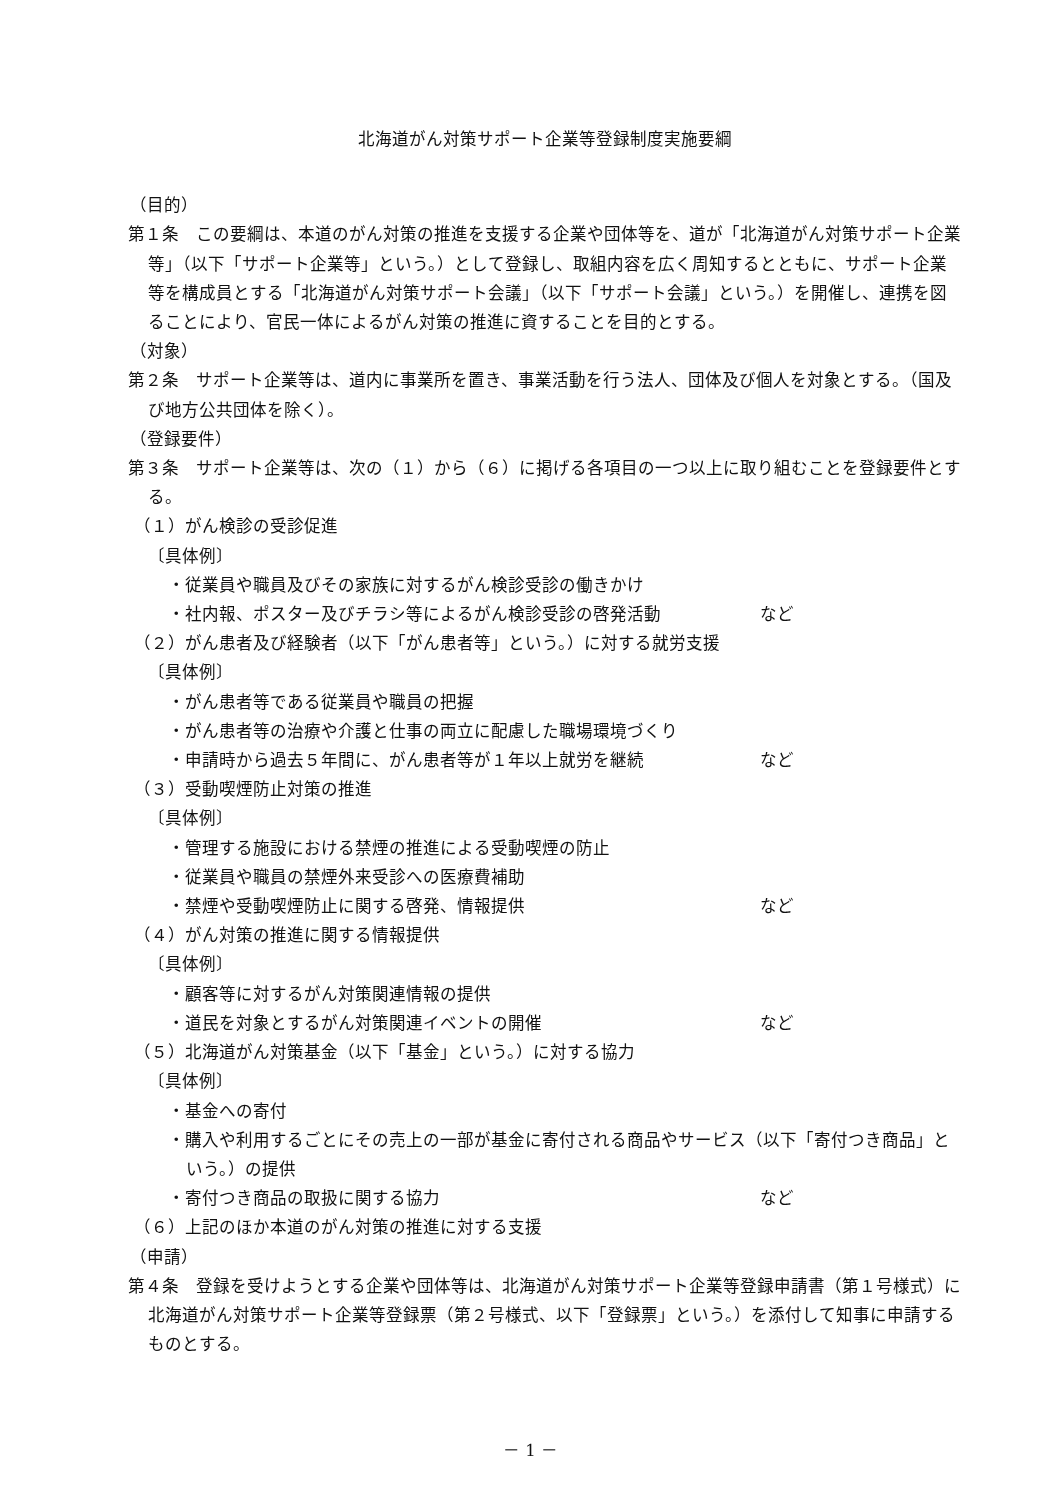北海道がん対策サポート企業等登録制度実施要綱
（目的）
第１条　この要綱は、本道のがん対策の推進を支援する企業や団体等を、道が「北海道がん対策サポート企業等」（以下「サポート企業等」という。）として登録し、取組内容を広く周知するとともに、サポート企業等を構成員とする「北海道がん対策サポート会議」（以下「サポート会議」という。）を開催し、連携を図ることにより、官民一体によるがん対策の推進に資することを目的とする。
（対象）
第２条　サポート企業等は、道内に事業所を置き、事業活動を行う法人、団体及び個人を対象とする。（国及び地方公共団体を除く）。
（登録要件）
第３条　サポート企業等は、次の（１）から（６）に掲げる各項目の一つ以上に取り組むことを登録要件とする。
（１）がん検診の受診促進
〔具体例〕
・従業員や職員及びその家族に対するがん検診受診の働きかけ
・社内報、ポスター及びチラシ等によるがん検診受診の啓発活動 など
（２）がん患者及び経験者（以下「がん患者等」という。）に対する就労支援
〔具体例〕
・がん患者等である従業員や職員の把握
・がん患者等の治療や介護と仕事の両立に配慮した職場環境づくり
・申請時から過去５年間に、がん患者等が１年以上就労を継続 など
（３）受動喫煙防止対策の推進
〔具体例〕
・管理する施設における禁煙の推進による受動喫煙の防止
・従業員や職員の禁煙外来受診への医療費補助
・禁煙や受動喫煙防止に関する啓発、情報提供 など
（４）がん対策の推進に関する情報提供
〔具体例〕
・顧客等に対するがん対策関連情報の提供
・道民を対象とするがん対策関連イベントの開催 など
（５）北海道がん対策基金（以下「基金」という。）に対する協力
〔具体例〕
・基金への寄付
・購入や利用するごとにその売上の一部が基金に寄付される商品やサービス（以下「寄付つき商品」という。）の提供
・寄付つき商品の取扱に関する協力 など
（６）上記のほか本道のがん対策の推進に対する支援
（申請）
第４条　登録を受けようとする企業や団体等は、北海道がん対策サポート企業等登録申請書（第１号様式）に北海道がん対策サポート企業等登録票（第２号様式、以下「登録票」という。）を添付して知事に申請するものとする。
－ 1 －